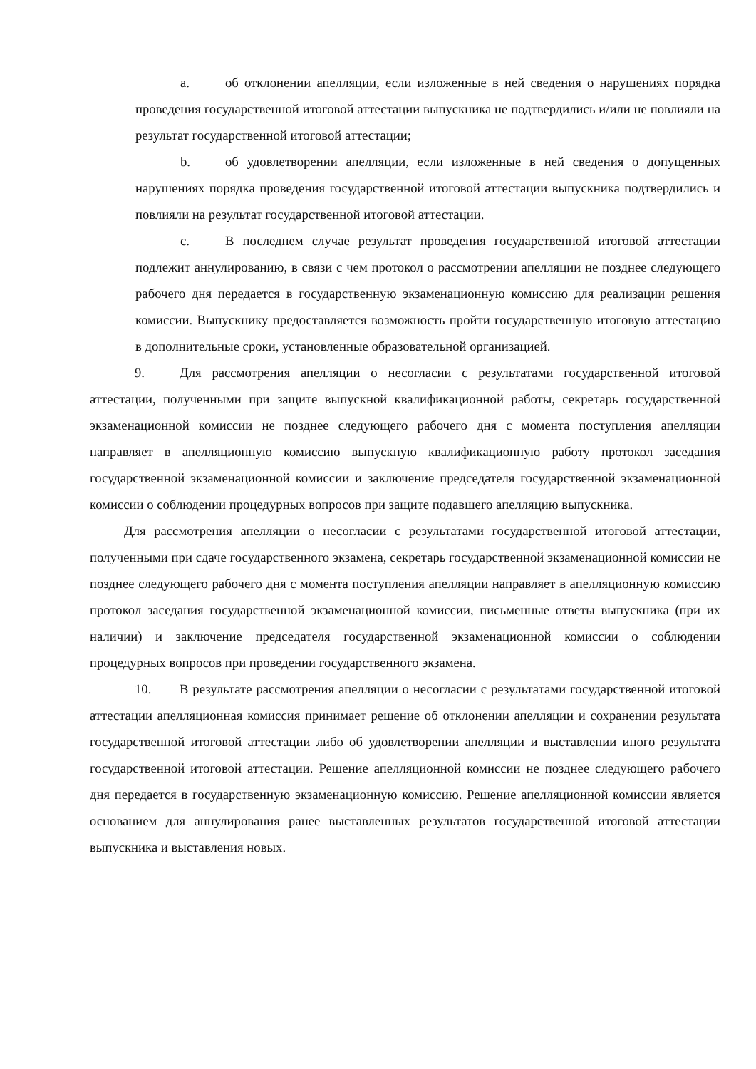a. об отклонении апелляции, если изложенные в ней сведения о нарушениях порядка проведения государственной итоговой аттестации выпускника не подтвердились и/или не повлияли на результат государственной итоговой аттестации;
b. об удовлетворении апелляции, если изложенные в ней сведения о допущенных нарушениях порядка проведения государственной итоговой аттестации выпускника подтвердились и повлияли на результат государственной итоговой аттестации.
c. В последнем случае результат проведения государственной итоговой аттестации подлежит аннулированию, в связи с чем протокол о рассмотрении апелляции не позднее следующего рабочего дня передается в государственную экзаменационную комиссию для реализации решения комиссии. Выпускнику предоставляется возможность пройти государственную итоговую аттестацию в дополнительные сроки, установленные образовательной организацией.
9. Для рассмотрения апелляции о несогласии с результатами государственной итоговой аттестации, полученными при защите выпускной квалификационной работы, секретарь государственной экзаменационной комиссии не позднее следующего рабочего дня с момента поступления апелляции направляет в апелляционную комиссию выпускную квалификационную работу протокол заседания государственной экзаменационной комиссии и заключение председателя государственной экзаменационной комиссии о соблюдении процедурных вопросов при защите подавшего апелляцию выпускника.
Для рассмотрения апелляции о несогласии с результатами государственной итоговой аттестации, полученными при сдаче государственного экзамена, секретарь государственной экзаменационной комиссии не позднее следующего рабочего дня с момента поступления апелляции направляет в апелляционную комиссию протокол заседания государственной экзаменационной комиссии, письменные ответы выпускника (при их наличии) и заключение председателя государственной экзаменационной комиссии о соблюдении процедурных вопросов при проведении государственного экзамена.
10. В результате рассмотрения апелляции о несогласии с результатами государственной итоговой аттестации апелляционная комиссия принимает решение об отклонении апелляции и сохранении результата государственной итоговой аттестации либо об удовлетворении апелляции и выставлении иного результата государственной итоговой аттестации. Решение апелляционной комиссии не позднее следующего рабочего дня передается в государственную экзаменационную комиссию. Решение апелляционной комиссии является основанием для аннулирования ранее выставленных результатов государственной итоговой аттестации выпускника и выставления новых.